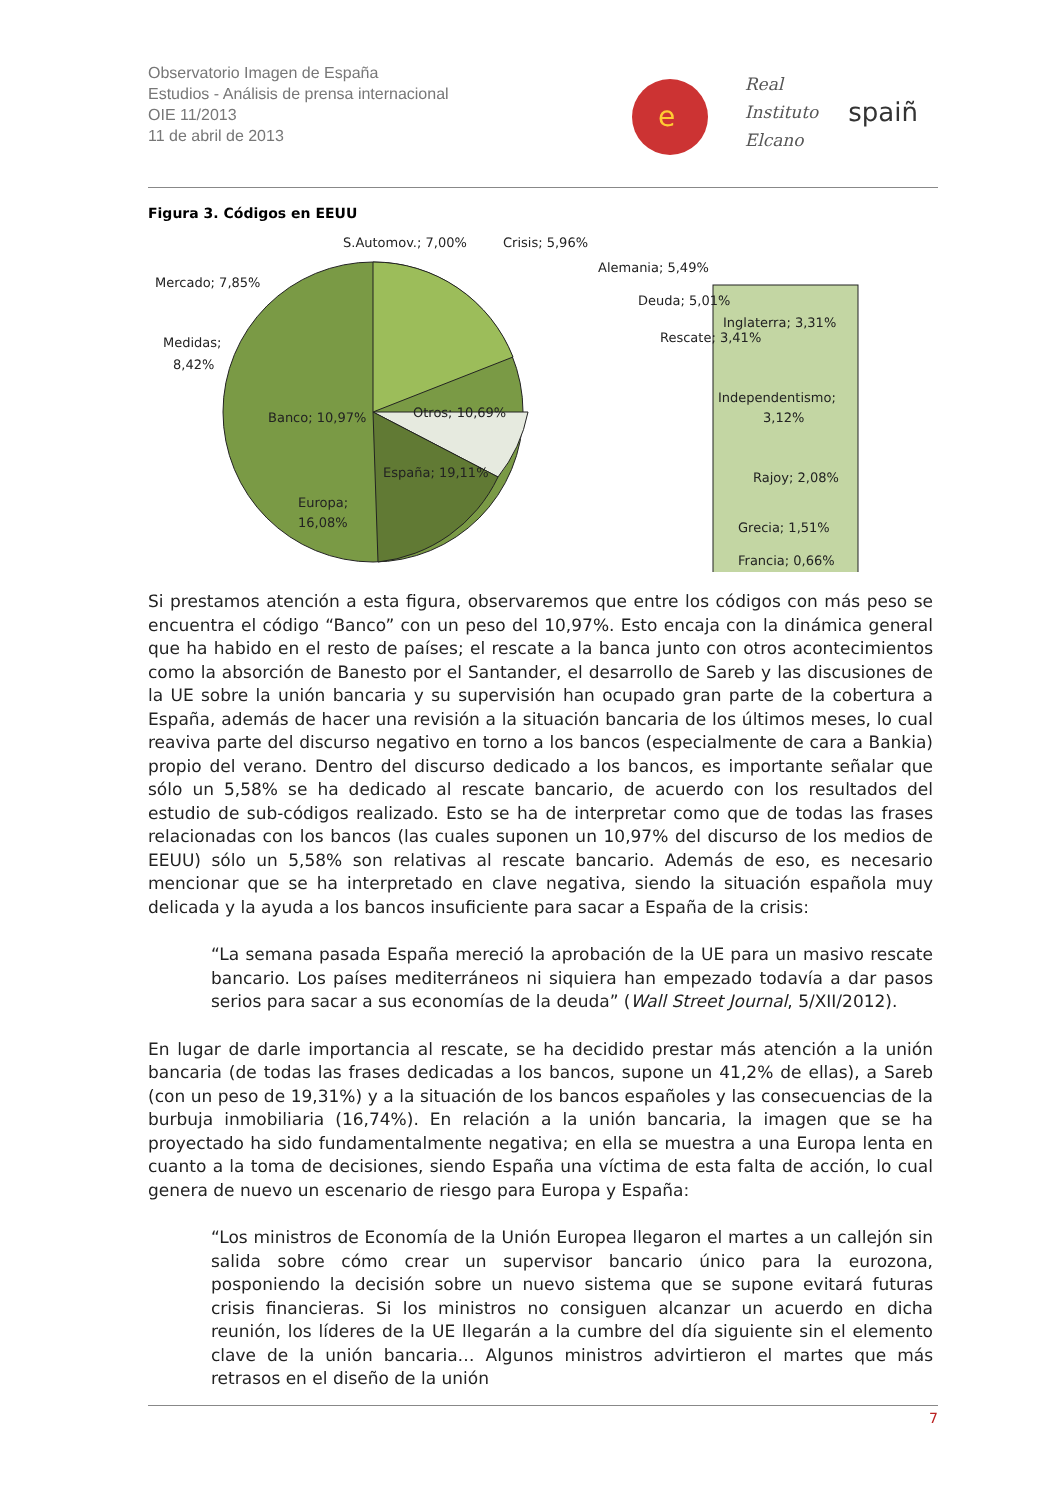Observatorio Imagen de España
Estudios - Análisis de prensa internacional
OIE 11/2013
11 de abril de 2013
e
Real
Instituto
Elcano
spaiñ
Figura 3. Códigos en EEUU
S.Automov.; 7,00%
Crisis; 5,96%
Alemania; 5,49%
Mercado; 7,85%
Deuda; 5,01%
Medidas;
8,42%
Rescate; 3,41%
Banco; 10,97%
Otros; 10,69%
España; 19,11%
Europa;
16,08%
Inglaterra; 3,31%
Independentismo;
3,12%
Rajoy; 2,08%
Grecia; 1,51%
Francia; 0,66%
Si prestamos atención a esta figura, observaremos que entre los códigos con más peso se encuentra el código “Banco” con un peso del 10,97%. Esto encaja con la dinámica general que ha habido en el resto de países; el rescate a la banca junto con otros acontecimientos como la absorción de Banesto por el Santander, el desarrollo de Sareb y las discusiones de la UE sobre la unión bancaria y su supervisión han ocupado gran parte de la cobertura a España, además de hacer una revisión a la situación bancaria de los últimos meses, lo cual reaviva parte del discurso negativo en torno a los bancos (especialmente de cara a Bankia) propio del verano. Dentro del discurso dedicado a los bancos, es importante señalar que sólo un 5,58% se ha dedicado al rescate bancario, de acuerdo con los resultados del estudio de sub-códigos realizado. Esto se ha de interpretar como que de todas las frases relacionadas con los bancos (las cuales suponen un 10,97% del discurso de los medios de EEUU) sólo un 5,58% son relativas al rescate bancario. Además de eso, es necesario mencionar que se ha interpretado en clave negativa, siendo la situación española muy delicada y la ayuda a los bancos insuficiente para sacar a España de la crisis:
“La semana pasada España mereció la aprobación de la UE para un masivo rescate bancario. Los países mediterráneos ni siquiera han empezado todavía a dar pasos serios para sacar a sus economías de la deuda” (Wall Street Journal, 5/XII/2012).
En lugar de darle importancia al rescate, se ha decidido prestar más atención a la unión bancaria (de todas las frases dedicadas a los bancos, supone un 41,2% de ellas), a Sareb (con un peso de 19,31%) y a la situación de los bancos españoles y las consecuencias de la burbuja inmobiliaria (16,74%). En relación a la unión bancaria, la imagen que se ha proyectado ha sido fundamentalmente negativa; en ella se muestra a una Europa lenta en cuanto a la toma de decisiones, siendo España una víctima de esta falta de acción, lo cual genera de nuevo un escenario de riesgo para Europa y España:
“Los ministros de Economía de la Unión Europea llegaron el martes a un callejón sin salida sobre cómo crear un supervisor bancario único para la eurozona, posponiendo la decisión sobre un nuevo sistema que se supone evitará futuras crisis financieras. Si los ministros no consiguen alcanzar un acuerdo en dicha reunión, los líderes de la UE llegarán a la cumbre del día siguiente sin el elemento clave de la unión bancaria… Algunos ministros advirtieron el martes que más retrasos en el diseño de la unión
7